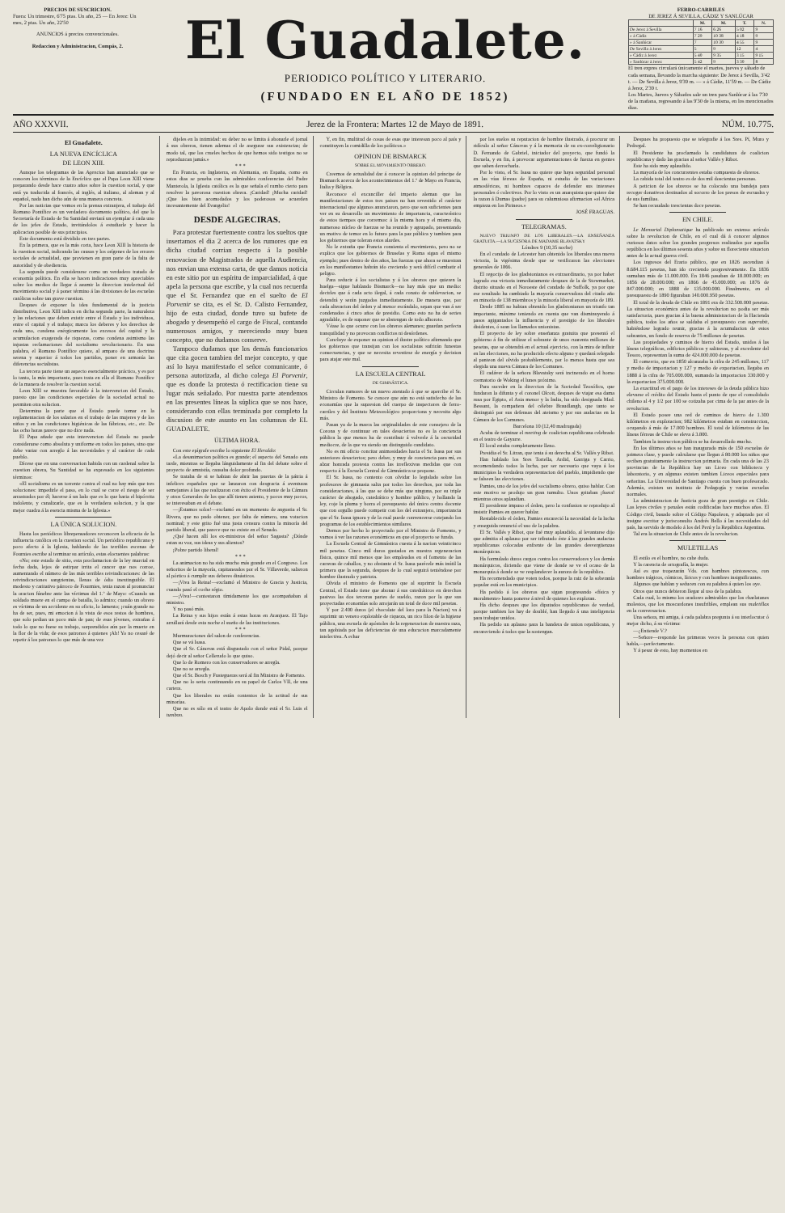PRECIOS DE SUSCRICION.
Fuera: Un trimestre, 6'75 ptas. Un año, 25 — En Jerez: Un mes, 2 ptas. Un año, 22'50
ANUNCIOS á precios convencionales.
Redaccion y Administracion, Compás, 2.
El Guadalete.
PERIODICO POLÍTICO Y LITERARIO.
(FUNDADO EN EL AÑO DE 1852)
FERRO-CARRILES
DE JEREZ Á SEVILLA, CÁDIZ Y SANLÚCAR
| | M. | M. | T. | N. |
| --- | --- | --- | --- | --- |
| De Jerez á Sevilla | 7 16 | 6 26 | 5 02 | 9 |
| » á Cádiz | 7 29 | 10 38 | 4 18 | 9 |
| » á Sanlúcar | 7 | 10 30 | 4 55 | 9 |
| De Sevilla á Jerez | 5 | 9 | 12 | 4 |
| » Cádiz á Jerez | 5 40 | 9 35 | 3 15 | 9 15 |
| » Sanlúcar á Jerez | 5 42 | 9 | 3 30 | 8 |
El tren expres circulará únicamente el martes, jueves y sábado de cada semana, llevando la marcha siguiente: De Jerez á Sevilla, 3'42 t. — De Sevilla á Jerez, 9'39 m. — » á Cádiz, 11'59 m. — De Cádiz á Jerez, 2'39 t.
Los Martes, Jueves y Sábados sale un tren para Sanlúcar á las 7'30 de la mañana, regresando á las 9'30 de la misma, en los mencionados dias.
AÑO XXXVII. Jerez de la Frontera: Martes 12 de Mayo de 1891. NÚM. 10.775.
El Guadalete.
LA NUEVA ENCÍCLICA
DE LEON XIII.
Aunque los telegramas de las Agencias han anunciado que se conocen los términos de la Encíclica que el Papa Leon XIII viene preparando desde hace cuatro años sobre la cuestion social, y que está ya traducida al francés, al inglés, al italiano, al aleman y al español, nada han dicho aún de una manera concreta.
Por las noticias que vemos en la prensa extranjera, el trabajo del Romano Pontífice es un verdadero documento político, del que la Secretaría de Estado de Su Santidad enviará un ejemplar á cada uno de los jefes de Estado, invitándolos á estudiarle y hacer la aplicacion posible de sus principios.
Este documento está dividido en tres partes.
En la primera, que es la más corta, hace Leon XIII la historia de la cuestion social, indicando las causas y los orígenes de los errores sociales de actualidad, que provienen en gran parte de la falta de autoridad y de obediencia.
La segunda puede considerarse como un verdadero tratado de economía política. En ella se hacen indicaciones muy apreciables sobre los medios de llegar á asumir la direccion intelectual del movimiento social y á poner término á las divisiones de las escuelas católicas sobre tan grave cuestion.
Despues de exponer la idea fundamental de la justicia distributiva, Leon XIII indica en dicha segunda parte, la naturaleza y las relaciones que deben existir entre el Estado y los individuos, entre el capital y el trabajo; marca los deberes y los derechos de cada uno, condena enérgicamente los excesos del capital y la acumulacion exagerada de riquezas, como condena asimismo las injustas reclamaciones del socialismo revolucionario. En una palabra, el Romano Pontífice quiere, al amparo de una doctrina serena y superior á todos los partidos, poner en armonía las diferencias socialistas.
La tercera parte tiene un aspecto esencialmente práctico, y es por lo tanto, la más importante, pues trata en ella el Romano Pontífice de la manera de resolver la cuestion social.
Leon XIII se muestra favorable á la intervencion del Estado, puesto que las condiciones especiales de la sociedad actual no permiten otra solucion.
Determina la parte que el Estado puede tomar en la reglamentacion de los salarios en el trabajo de las mujeres y de los niños y en las condiciones higiénicas de las fábricas, etc., etc. De las ocho horas parece que no dice nada.
El Papa añade que esta intervencion del Estado no puede considerarse como absoluta y uniforme en todos los paises, sino que debe variar con arreglo á las necesidades y al carácter de cada pueblo.
Dícese que en una conversacion habida con un cardenal sobre la cuestion obrera, Su Santidad se ha expresado en los siguientes términos:
«El socialismo es un torrente contra el cual no hay más que tres soluciones: impedirle el paso, en lo cual se corre el riesgo de ser arrastrados por él; hacerse á un lado que es lo que haria el hipócrita indolente, y canalizarle, que es la verdadera solucion, y la que mejor cuadra á la esencia misma de la Iglesia.»
LA ÚNICA SOLUCION.
Hasta los periódicos librepensadores reconocen la eficacia de la influencia católica en la cuestion social. Un periódico republicano y poco afecto á la Iglesia, hablando de las terribles escenas de Fournies escribe al terminar su artículo, estas elocuentes palabras:
«No; este estado de sitio, esta proclamacion de la ley marcial en fecha dada, lejos de estirpar irrita el cancer que nos corroe, aumentando el número de las más terribles reivindicaciones: de las reivindicaciones sangrientas, llenas de ódio inextinguible. El modesto y caritativo párroco de Fourmies, tenia razon al pronunciar la oracion fúnebre ante las víctimas del 1.º de Mayo: «Cuando un soldado muere en el campo de batalla, lo admiro; cuando un obrero es víctima de un accidente en su oficio, lo lamento; ¡cuán grande no ha de ser, pues, mi emocion á la vista de esos restos de hombres, que solo pedian un poco más de pan; de esas jóvenes, extrañas á todo lo que no fuese su trabajo, sorprendidos aún por la muerte en la flor de la vida; de esos patronos á quienes ¡Ah! Yo no cesaré de repetir á los patronos lo que más de una vez
dijeles en la intimidad: su deber no se limita á abonarle el jornal á sus obreros, tienen ademas el de asegurar sus existencias; de modo tal, que los crueles hechos de que hemos sido testigos no se reproduzcan jamás.»
* * *
En Francia, en Inglaterra, en Alemania, en España, como en estos dias se prueba con las admirables conferencias del Padre Manterola, la Iglesia católica es la que señala el rumbo cierto para resolver la pavorosa cuestion obrera. ¡Caridad! ¡Mucha caridad! ¡Que los bien acomodados y los poderosos se acuerden incesantemente del Evangelio!
DESDE ALGECIRAS.
Para protestar fuertemente contra los sueltos que insertamos el dia 2 acerca de los rumores que en dicha ciudad corrian respecto á la posible renovacion de Magistrados de aquella Audiencia, nos envian una extensa carta, de que damos noticia en este sitio por un espíritu de imparcialidad, á que apela la persona que escribe, y la cual nos recuerda que el Sr. Fernandez que en el suelto de El Porvenir se cita, es el Sr. D. Calisto Fernandez, hijo de esta ciudad, donde tuvo su bufete de abogado y desempeñó el cargo de Fiscal, contando numerosos amigos, y mereciendo muy buen concepto, que no dudamos conserve.
Tampoco dudamos que los demás funcionarios que cita gocen tambien del mejor concepto, y que así lo haya manifestado el señor comunicante, ó persona autorizada, al dicho colega El Porvenir, que es donde la protesta ó rectificacion tiene su lugar más señalado. Por nuestra parte atendemos en las presentes líneas la súplica que se nos hace, considerando con ellas terminada por completo la discusion de este asunto en las columnas de EL GUADALETE.
ÚLTIMA HORA.
Con este epígrafe escribe lo siguiente El Heraldo:
«La desanimacion política es grande; el aspecto del Senado esta tarde, mientras se llegaba lánguidamente al fin del debate sobre el proyecto de amnistía, causaba dolor profundo.
Se trataba de si se habian de abrir las puertas de la pátria á infelices españoles que se lanzaron con desgracia á aventuras semejantes á las que realizaron con éxito el Presidente de la Cámara y otros Generales de los que allí tienen asiento, y pocos muy pocos, se interesaban en el debate.
—¡Estamos solos!—exclamó en un momento de angustia el Sr. Rivera, que no pudo obtener, por falta de número, una votacion nominal; y este grito fué una justa censura contra la minoría del partido liberal, que parece que no existe en el Senado.
¿Qué hacen allí los ex-ministros del señor Sagasta? ¿Dónde estan su voz, sus ideas y sus alientos?
¡Pobre partido liberal!
* * *
La animacion no ha sido mucho más grande en el Congreso. Los señoritos de la mayoría, capitaneados por el Sr. Villaverde, salieron al pórtico á cumplir sus deberes dinásticos.
—¡Viva la Reina!—exclamó el Ministro de Gracia y Justicia, cuando pasó el coche régio.
—¡Viva!—contestaron tímidamente los que acompañaban al ministro.
Y no pasó más.
La Reina y sus hijos están á estas horas en Aranjuez. El Tajo arrullará desde esta noche el sueño de las instituciones.
* * *
Murmuraciones del salon de conferencias.
Que se vá Isasa.
Que el Sr. Cánovas está disgustado con el señor Pidal, porque dejó decir al señor Cellerudo lo que quiso.
Que lo de Romero con los conservadores se arregla.
Que no se arregla.
Que el Sr. Bosch y Fustegueras será al fin Ministro de Fomento.
Que no lo seria continuando en su papel de Carlos VII, de una cartera.
Que los liberales no están contentos de la actitud de sus minorías.
Que no es sólo en el teatro de Apolo donde está el Sr. Luis el tumbon.
Y, en fin, multitud de cosas de esas que interesan poco al país y constituyen la comidilla de los políticos.»
OPINION DE BISMARCK
SOBRE EL MOVIMIENTO OBRERO.
Creemos de actualidad dar á conocer la opinion del príncipe de Bismarck acerca de los acontecimientos del 1.º de Mayo en Francia, Italia y Bélgica.
Reconoce el excanciller del imperio aleman que las manifestaciones de estos tres paises no han revestido el carácter internacional que algunos anunciaron, pero que son suficientes para ver en su desarrollo un movimiento de importancia, característico de estos tiempos que corremos: á la misma hora y el mismo dia, numeroso núcleo de fuerzas se ha reunido y agrupado, presentando un motivo de temor en lo futuro para la paz pública y tambien para los gobiernos que toleran estos alardes.
No le extraña que Francia consienta el movimiento, pero no se explica que los gobiernos de Bruselas y Roma sigan el mismo ejemplo; pues dentro de dos años, las fuerzas que ahora se muestran en los manifestantes habrán ido creciendo y será difícil combatir el peligro.
Para reducir á los socialistas y á los obreros que quieren la huelga—sigue hablando Bismarck—no hay más que un medio: decirles que á cada acto ilegal, á cada conato de sublevacion, se detendrá y serán juzgados inmediatamente. De manera que, por cada alteracion del órden y al menor escándalo, sepan que van á ser condenados á cinco años de presidio. Como esto no ha de series agradable, es de suponer que se abstengan de todo alboroto.
Véase lo que ocurre con los obreros alemanes; guardan perfecta tranquilidad y no provocan conflictos ni desórdenes.
Concluye de exponer su opinion el ilustre político afirmando que los gobiernos que transijan con los socialistas sufrirán funestas consecuencias, y que se necesita revestirse de energía y decision para atajar este mal.
LA ESCUELA CENTRAL
DE GIMNÁSTICA.
Circulan rumores de un nuevo atentado á que se apercibe el Sr. Ministro de Fomento. Se conoce que aún no está satisfecho de las economías que la supresion del cuerpo de inspectores de ferro-carriles y del Instituto Meteorológico proporciona y necesita algo más.
Pasan ya de la marca las originalidades de este consejero de la Corona y de continuar en tales desaciertos no es la conciencia pública la que menos ha de contribuir á volverle á la oscuridad mediocre, de la que va siendo un distinguido candidato.
No es mi oficio concitar animosidades hacia el Sr. Isasa por sus anteriores desaciertos; pero deber, y muy de conciencia para mí, es alzar honrada protesta contra las irreflexivas medidas que con respecto á la Escuela Central de Gimnástica se propone.
El Sr. Isasa, no contento con olvidar lo legislado sobre los profesores de gimnasia salta por todos los derechos, por toda las consideraciones, á las que se debe más que ninguna, por su triple carácter de abogado, catedrático y hombre público, y hollando la ley, coje la pluma y borra el presupuesto del único centro docente que con orgullo puede competir con los del extranjero, importancia que el Sr. Isasa ignora y de la cual puede convencerse cotejando los programas de los establecimientos similares.
Demos por hecho lo proyectado por el Ministro de Fomento, y vamos á ver las razones económicas en que el proyecto se funda.
La Escuela Central de Gimnástica cuesta á la nacion veinticinco mil pesetas. Cinco mil duros gastados en nuestra regeneracion física, quince mil menos que los empleados en el fomento de las carreras de caballos, y no obstante el Sr. Isasa parécele más inútil la primera que la segunda, despues de lo cual seguirá teniéndose por hombre ilustrado y patriota.
Olvida el ministro de Fomento que al suprimir la Escuela Central, el Estado tiene que abonar á sus catedráticos en derechos pasivos las dos terceras partes de sueldo, razon por la que sus proyectadas economías solo arrojarán un total de doce mil pesetas.
Y por 2.400 duros (el chocolate del loro para la Nacion) va á suprimir un venero explotable de riqueza, un rico filon de la higiene pública, una escuela de apóstoles de la regeneracion de nuestra raza, tan agobiada por las deficiencias de una educacion marcadamente intelectiva. A echar
por los suelos su reputacion de hombre ilustrado, á procurar un ridículo al señor Cánovas y á la memoria de su ex-correligionario D. Fernando de Gabriel, iniciador del proyecto, que fundó la Escuela, y en fin, á provocar argumentaciones de fuerza en gentes que saben derrocharla.
Por lo visto, el Sr. Isasa no quiere que haya seguridad personal en las vías férreas de España, ni estudio de las variaciones atmosféricas, ni hombres capaces de defender sus intereses personales ó colectivos. Por lo visto es un anarquista que quiere dar la razon á Dumas (padre) para su calumniosa afirmacion «el Africa empieza en los Pirineos.»
JOSÉ FRAGUAS.
TELEGRAMAS.
NUEVO TRIUNFO DE LOS LIBERALES.—LA ENSEÑANZA GRATUITA.—LA SUCESORA DE MADAME BLAVATSKY
Lóndres 9 (10,35 noche)
En el condado de Leicester han obtenido los liberales una nueva victoria, la vigésima desde que se verificaron las elecciones generales de 1866.
El regocijo de los gladstonianos es extraordinario, ya por haber logrado esa victoria inmediatamente despues de la de Stowmarket, distrito situado en el Noroeste del condado de Suffolk, ya por que ese resultado ha cambiado la mayoría conservadora del citado año en minoría de 138 miembros y la minoría liberal en mayoría de 189.
Desde 1885 no habian obtenido los gladstonianos un triunfo tan importante, máxime teniendo en cuenta que van disminuyendo á pasos agigantados la influencia y el prestigio de los liberales disidentes, ó sean los llamados unionistas.
El proyecto de ley sobre enseñanza gratuita que presentó el gobierno á fin de utilizar el sobrante de unos cuarenta millones de pesetas, que se obtendrá en el actual ejercicio, con la mira de influir en las elecciones, no ha producido efecto alguno y quedará relegado al panteon del olvido probablemente, por lo menos hasta que sea elegida una nueva Cámara de los Comunes.
El cadáver de la señora Blavatsky será incinerado en el horno crematorio de Woking el lunes próximo.
Para suceder en la direccion de la Sociedad Teosófica, que fundaron la difunta y el coronel Olcott, despues de viajar esa dama rusa por Egipto, el Asia menor y la India, ha sido designada Mad. Bessant, la compañera del célebre Braudlangh, que tanto se distinguió por sus defensas del ateismo y por sus audacias en la Cámara de los Comunes.
Barcelona 10 (12,40 madrugada)
Acaba de terminar el meeting de coalicion republicana celebrado en el teatro de Gayarre.
El local estaba completamente lleno.
Presidia el Sr. Litran, que tenia á su derecha al Sr. Vallés y Ribot.
Han hablado los Sres Tortella, Ardid, Garriga y Carrio, recomendando todos la lucha, por ser necesario que vaya á los municipios la verdadera representacion del pueblo, impidiendo que se falseen las elecciones.
Pamies, uno de los jefes del socialismo obrero, quiso hablar. Con este motivo se produjo un gran tumulto. Unos gritaban ¡fuera! mientras otros aplaudian.
El presidente impuso el órden, pero la confusion se reprodujo al insistir Pamies en querer hablar.
Restablecido el órden, Pamies encareció la necesidad de la lucha y enseguida renunció el uso de la palabra.
El Sr. Vallés y Ribot, que fué muy aplaudido, al levantarse dijo que admitia el aplauso por ser tributado éste á las grandes audacias republicanas colocadas enfrente de las grandes desvergüenzas monárquicas.
Ha formulado duros cargos contra los conservadores y los demás monárquicos, diciendo que viene de donde se ve el ocaso de la monarquía á donde se ve resplandecer la aurora de la república.
Ha recomendado que voten todos, porque la raiz de la soberanía popular está en los municipios.
Ha pedido á los obreros que sigan progresando «física y moralmente» hasta ponerse á nivel de quienes los explotan.
Ha dicho despues que los diputados republicanos de verdad, porque tambien los hay de doublé, han llegado á una inteligencia para trabajar unidos.
Ha pedido un aplauso para la bandera de union republicana, y encareciendo á todos que la sostengan.
Despues ha propuesto que se telegrafie á los Sres. Pí, Muro y Pedregal.
El Presidente ha proclamado la candidatura de coalicion republicana y dado las gracias al señor Vallés y Ribot.
Este ha sido muy aplaudido.
La mayoría de los concurrentes estaba compuesta de obreros.
La cabida total del teatro es de dos mil doscientas personas.
A peticion de los obreros se ha colocado una bandeja para recoger donativos destinados al socorro de los presos de escuadra y de sus familias.
Se han recaudado trescientas doce pesetas.
EN CHILE.
Le Memorial Diplomatique ha publicado un extenso artículo sobre la revolucion de Chile, en el cual dá á conocer algunos curiosos datos sobre los grandes progresos realizados por aquella república en los últimos sesenta años y sobre su floreciente situacion antes de la actual guerra civil.
Los ingresos del Erario público, que en 1826 ascendian á 8.684.115 pesetas, han ido creciendo progresivamente. En 1836 sumaban más de 11.000.000. En 1846 pasaban de 18.000.000; en 1856 de 28.000.000; en 1866 de 45.000.000; en 1876 de 847.000.000; en 1888 de 135.000.000. Finalmente, en el presupuesto de 1890 figuraban 140.000.950 pesetas.
El total de la deuda de Chile en 1891 era de 332.500.000 pesetas. La situacion económica antes de la revolucion no podia ser más satisfactoria, pues gracias á la buena administracion de la Hacienda pública, todos los años se saldaba el presupuesto con superabit, habiéndose logrado reunir, gracias á la acumulacion de estos sobrantes, un fondo de reserva de 75 millones de pesetas.
Las propiedades y caminos de hierro del Estado, unidos á las líneas telegráficas, edificios públicos y salitreras, y al excedente del Tesoro, representan la suma de 424.000.000 de pesetas.
El comercio, que en 1850 alcanzaba la cifra de 245 millones, 117 y medio de importacion y 127 y medio de exportacion, llegaba en 1888 á la cifra de 705.000.000, sumando la importacion 330.000 y la exportacion 375.000.000.
La exactitud en el pago de los intereses de la deuda pública hizo elevarse el crédito del Estado hasta el punto de que el consolidado chileno al 4 y 1/2 por 100 se cotizaba por cima de la par antes de la revolucion.
El Estado posee una red de caminos de hierro de 1.300 kilómetros en explotacion; 982 kilómetros estaban en construccion, ocupando á más de 17.000 hombres. El total de kilómetros de las líneas férreas de Chile se eleva á 3.800.
Tambien la instruccion pública se ha desarrollado mucho.
En los últimos años se han inaugurado más de 150 escuelas de primera clase, y puede calcularse que llegan á 80.000 los niños que reciben gratuitamente la instruccion primaria. En cada una de las 23 provincias de la República hay un Liceo con biblioteca y laboratorio, y en algunas existen tambien Liceos especiales para señoritas. La Universidad de Santiago cuenta con buen profesorado. Además, existen un instituto de Pedagogía y varias escuelas normales.
La administracion de Justicia goza de gran prestigio en Chile. Las leyes civiles y penales están codificadas hace muchos años. El Código civil, basado sobre el Código Napoleon, y adaptado por el insigne escritor y jurisconsulto Andrés Bello á las necesidades del país, ha servido de modelo á los del Perú y la República Argentina.
Tal era la situacion de Chile antes de la revolucion.
MULETILLAS
El estilo es el hombre, no cabe duda.
Y la carencia de ortografía, la mujer.
Así es que tropezarán Vds. con hombres pintorescos, con hombres trágicos, cómicos, líricos y con hombres insignificantes.
Algunos que hablan y seducen con su palabra á quien los oye.
Otros que nunca debieron llegar al uso de la palabra.
Cada cual, lo mismo los oradores admirables que los charlatanes molestos, que los moscardones insufribles, emplean sus muletillas en la conversacion.
Una señora, mi amiga, á cada palabra pregunta á su interlocutor ó mejor dicho, á su víctima:
—¿Entiende V.?
—Señore—responde las primeras veces la persona con quien habla,—perfectamente.
Y á pesar de esto, hay momentos en